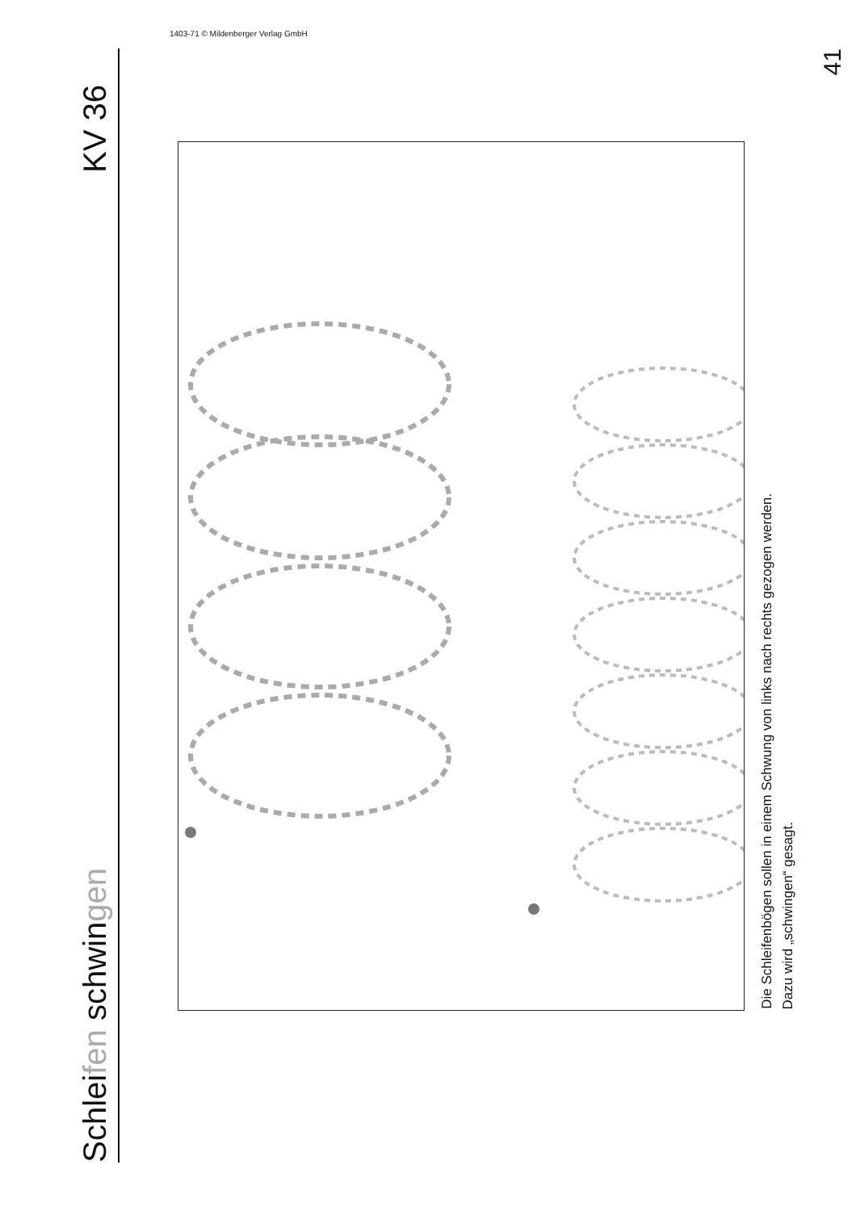Schleifen schwingen
KV 36
Die Schleifenbögen sollen in einem Schwung von links nach rechts gezogen werden.
Dazu wird „schwingen“ gesagt.
41
1403-71 © Mildenberger Verlag GmbH